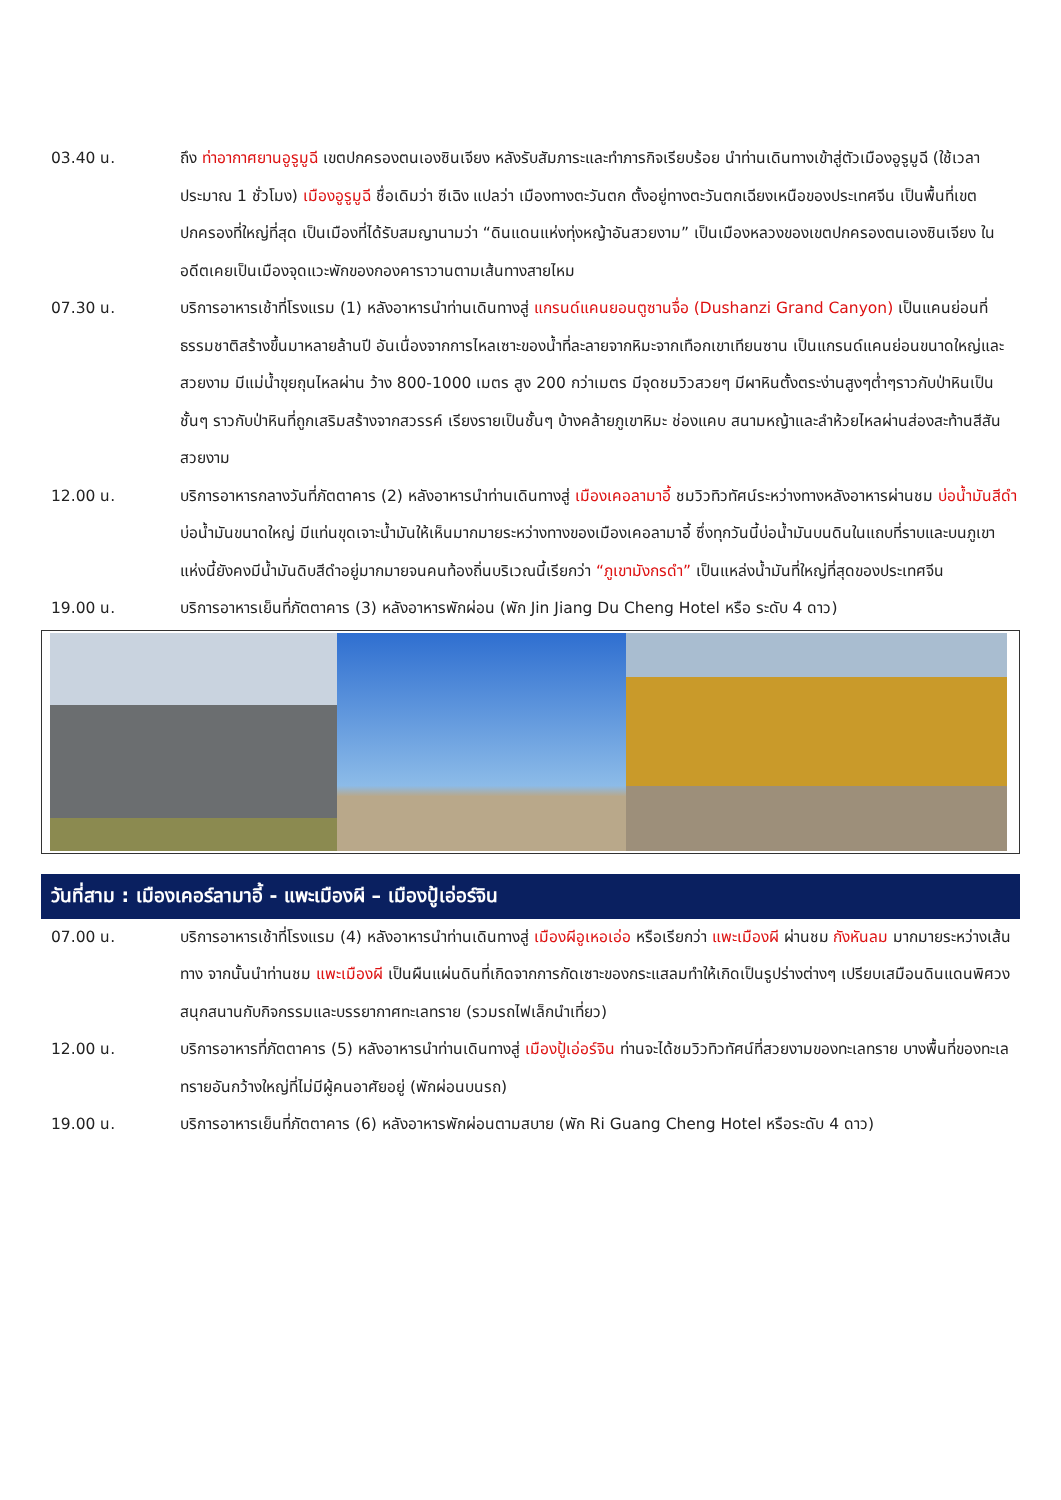03.40 น. ถึง ท่าอากาศยานอูรูมูฉี เขตปกครองตนเองซินเจียง หลังรับสัมภาระและทำภารกิจเรียบร้อย นำท่านเดินทางเข้าสู่ตัวเมืองอูรูมูฉี (ใช้เวลาประมาณ 1 ชั่วโมง) เมืองอูรูมูฉี ชื่อเดิมว่า ซีเฉิง แปลว่า เมืองทางตะวันตก ตั้งอยู่ทางตะวันตกเฉียงเหนือของประเทศจีน เป็นพื้นที่เขตปกครองที่ใหญ่ที่สุด เป็นเมืองที่ได้รับสมญานามว่า “ดินแดนแห่งทุ่งหญ้าอันสวยงาม” เป็นเมืองหลวงของเขตปกครองตนเองซินเจียง ในอดีตเคยเป็นเมืองจุดแวะพักของกองคาราวานตามเส้นทางสายไหม
07.30 น. บริการอาหารเช้าที่โรงแรม (1) หลังอาหารนำท่านเดินทางสู่ แกรนด์แคนยอนตูซานจื่อ (Dushanzi Grand Canyon) เป็นแคนย่อนที่ธรรมชาติสร้างขึ้นมาหลายล้านปี อันเนื่องจากการไหลเซาะของน้ำที่ละลายจากหิมะจากเทือกเขาเทียนซาน เป็นแกรนด์แคนย่อนขนาดใหญ่และสวยงาม มีแม่น้ำขุยถุนไหลผ่าน ว้าง 800-1000 เมตร สูง 200 กว่าเมตร มีจุดชมวิวสวยๆ มีผาหินตั้งตระง่านสูงๆต่ำๆราวกับป่าหินเป็นชั้นๆ ราวกับป่าหินที่ถูกเสริมสร้างจากสวรรค์ เรียงรายเป็นชั้นๆ บ้างคล้ายภูเขาหิมะ ช่องแคบ สนามหญ้าและลำห้วยไหลผ่านส่องสะท้านสีสันสวยงาม
12.00 น. บริการอาหารกลางวันที่ภัตตาคาร (2) หลังอาหารนำท่านเดินทางสู่ เมืองเคอลามาอี้ ชมวิวทิวทัศน์ระหว่างทางหลังอาหารผ่านชม บ่อน้ำมันสีดำ บ่อน้ำมันขนาดใหญ่ มีแท่นขุดเจาะน้ำมันให้เห็นมากมายระหว่างทางของเมืองเคอลามาอี้ ซึ่งทุกวันนี้บ่อน้ำมันบนดินในแถบที่ราบและบนภูเขาแห่งนี้ยังคงมีน้ำมันดิบสีดำอยู่มากมายจนคนท้องถิ่นบริเวณนี้เรียกว่า “ภูเขามังกรดำ” เป็นแหล่งน้ำมันที่ใหญ่ที่สุดของประเทศจีน
19.00 น. บริการอาหารเย็นที่ภัตตาคาร (3) หลังอาหารพักผ่อน (พัก Jin Jiang Du Cheng Hotel หรือ ระดับ 4 ดาว)
วันที่สาม : เมืองเคอร์ลามาอี้ - แพะเมืองผี – เมืองปู้เอ่อร์จิน
07.00 น. บริการอาหารเช้าที่โรงแรม (4) หลังอาหารนำท่านเดินทางสู่ เมืองผีอูเหอเอ่อ หรือเรียกว่า แพะเมืองผี ผ่านชม กังหันลม มากมายระหว่างเส้นทาง จากนั้นนำท่านชม แพะเมืองผี เป็นผืนแผ่นดินที่เกิดจากการกัดเซาะของกระแสลมทำให้เกิดเป็นรูปร่างต่างๆ เปรียบเสมือนดินแดนพิศวง สนุกสนานกับกิจกรรมและบรรยากาศทะเลทราย (รวมรถไฟเล็กนำเที่ยว)
12.00 น. บริการอาหารที่ภัตตาคาร (5) หลังอาหารนำท่านเดินทางสู่ เมืองปู้เอ่อร์จิน ท่านจะได้ชมวิวทิวทัศน์ที่สวยงามของทะเลทราย บางพื้นที่ของทะเลทรายอันกว้างใหญ่ที่ไม่มีผู้คนอาศัยอยู่ (พักผ่อนบนรถ)
19.00 น. บริการอาหารเย็นที่ภัตตาคาร (6) หลังอาหารพักผ่อนตามสบาย (พัก Ri Guang Cheng Hotel หรือระดับ 4 ดาว)